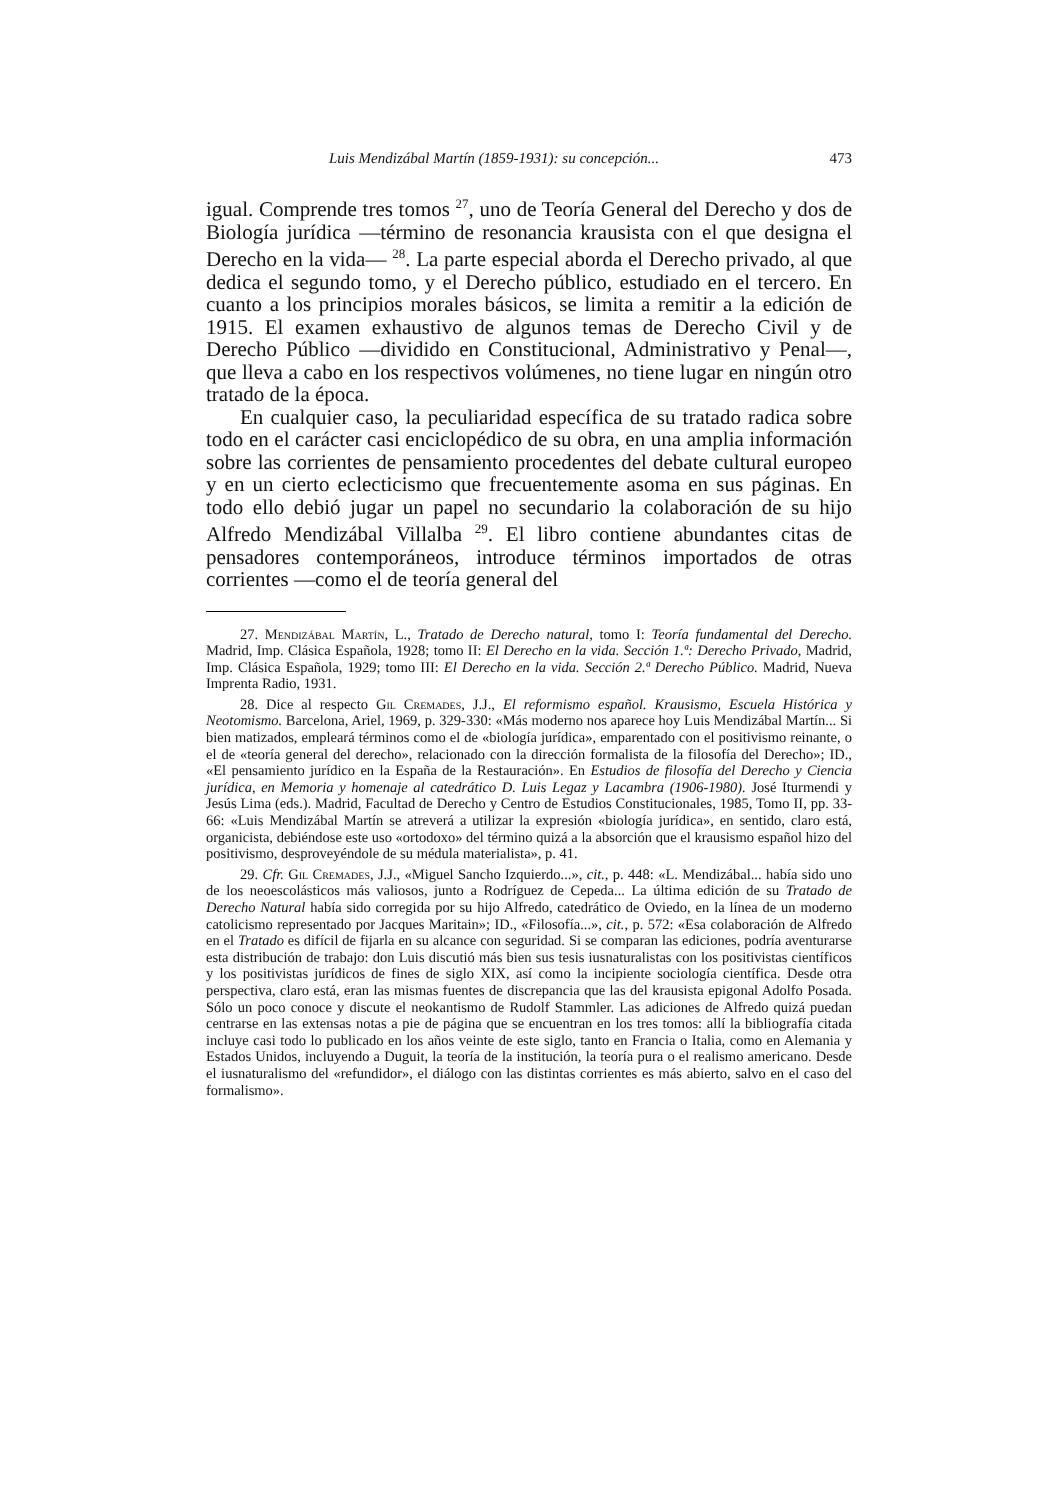Luis Mendizábal Martín (1859-1931): su concepción... 473
igual. Comprende tres tomos <sup>27</sup>, uno de Teoría General del Derecho y dos de Biología jurídica —término de resonancia krausista con el que designa el Derecho en la vida— <sup>28</sup>. La parte especial aborda el Derecho privado, al que dedica el segundo tomo, y el Derecho público, estudiado en el tercero. En cuanto a los principios morales básicos, se limita a remitir a la edición de 1915. El examen exhaustivo de algunos temas de Derecho Civil y de Derecho Público —dividido en Constitucional, Administrativo y Penal—, que lleva a cabo en los respectivos volúmenes, no tiene lugar en ningún otro tratado de la época.
En cualquier caso, la peculiaridad específica de su tratado radica sobre todo en el carácter casi enciclopédico de su obra, en una amplia información sobre las corrientes de pensamiento procedentes del debate cultural europeo y en un cierto eclecticismo que frecuentemente asoma en sus páginas. En todo ello debió jugar un papel no secundario la colaboración de su hijo Alfredo Mendizábal Villalba <sup>29</sup>. El libro contiene abundantes citas de pensadores contemporáneos, introduce términos importados de otras corrientes —como el de teoría general del
27. Mendizábal Martín, L., Tratado de Derecho natural, tomo I: Teoría fundamental del Derecho. Madrid, Imp. Clásica Española, 1928; tomo II: El Derecho en la vida. Sección 1.ª: Derecho Privado, Madrid, Imp. Clásica Española, 1929; tomo III: El Derecho en la vida. Sección 2.ª Derecho Público. Madrid, Nueva Imprenta Radio, 1931.
28. Dice al respecto Gil Cremades, J.J., El reformismo español. Krausismo, Escuela Histórica y Neotomismo. Barcelona, Ariel, 1969, p. 329-330: «Más moderno nos aparece hoy Luis Mendizábal Martín... Si bien matizados, empleará términos como el de «biología jurídica», emparentado con el positivismo reinante, o el de «teoría general del derecho», relacionado con la dirección formalista de la filosofía del Derecho»; ID., «El pensamiento jurídico en la España de la Restauración». En Estudios de filosofía del Derecho y Ciencia jurídica, en Memoria y homenaje al catedrático D. Luis Legaz y Lacambra (1906-1980). José Iturmendi y Jesús Lima (eds.). Madrid, Facultad de Derecho y Centro de Estudios Constitucionales, 1985, Tomo II, pp. 33-66: «Luis Mendizábal Martín se atreverá a utilizar la expresión «biología jurídica», en sentido, claro está, organicista, debiéndose este uso «ortodoxo» del término quizá a la absorción que el krausismo español hizo del positivismo, desproveyéndole de su médula materialista», p. 41.
29. Cfr. Gil Cremades, J.J., «Miguel Sancho Izquierdo...», cit., p. 448: «L. Mendizábal... había sido uno de los neoescolásticos más valiosos, junto a Rodríguez de Cepeda... La última edición de su Tratado de Derecho Natural había sido corregida por su hijo Alfredo, catedrático de Oviedo, en la línea de un moderno catolicismo representado por Jacques Maritain»; ID., «Filosofía...», cit., p. 572: «Esa colaboración de Alfredo en el Tratado es difícil de fijarla en su alcance con seguridad. Si se comparan las ediciones, podría aventurarse esta distribución de trabajo: don Luis discutió más bien sus tesis iusnaturalistas con los positivistas científicos y los positivistas jurídicos de fines de siglo XIX, así como la incipiente sociología científica. Desde otra perspectiva, claro está, eran las mismas fuentes de discrepancia que las del krausista epigonal Adolfo Posada. Sólo un poco conoce y discute el neokantismo de Rudolf Stammler. Las adiciones de Alfredo quizá puedan centrarse en las extensas notas a pie de página que se encuentran en los tres tomos: allí la bibliografía citada incluye casi todo lo publicado en los años veinte de este siglo, tanto en Francia o Italia, como en Alemania y Estados Unidos, incluyendo a Duguit, la teoría de la institución, la teoría pura o el realismo americano. Desde el iusnaturalismo del «refundidor», el diálogo con las distintas corrientes es más abierto, salvo en el caso del formalismo».